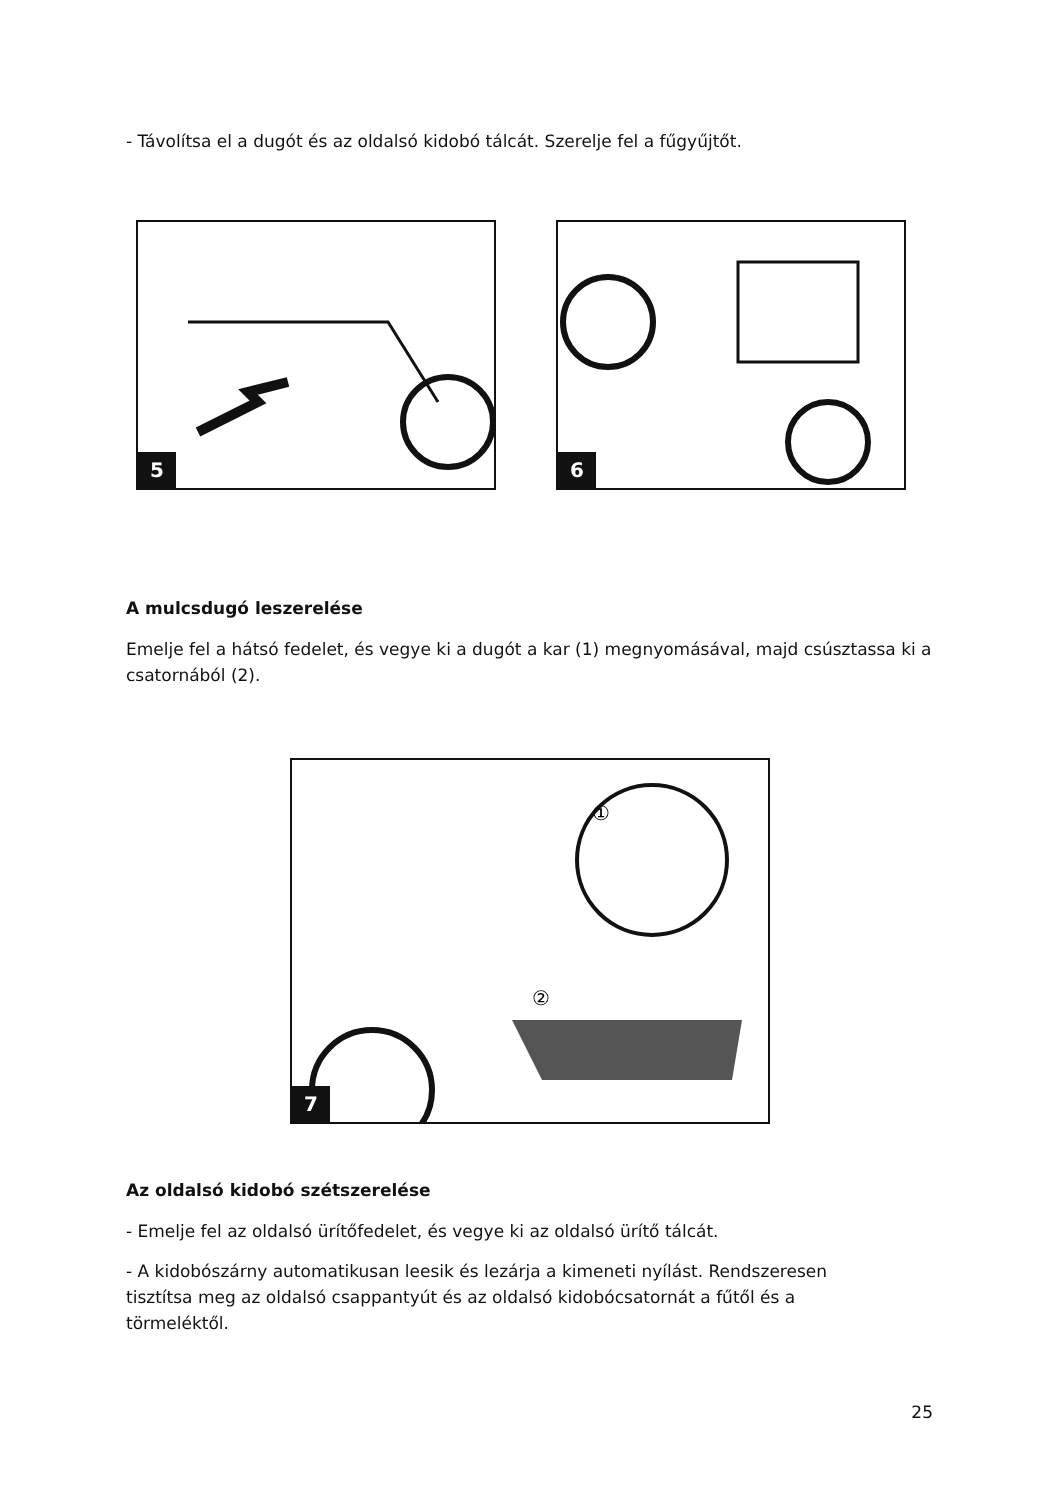- Távolítsa el a dugót és az oldalsó kidobó tálcát. Szerelje fel a fűgyűjtőt.
5
6
A mulcsdugó leszerelése
Emelje fel a hátsó fedelet, és vegye ki a dugót a kar (1) megnyomásával, majd csúsztassa ki a csatornából (2).
②
①
7
Az oldalsó kidobó szétszerelése
- Emelje fel az oldalsó ürítőfedelet, és vegye ki az oldalsó ürítő tálcát.
- A kidobószárny automatikusan leesik és lezárja a kimeneti nyílást. Rendszeresen
tisztítsa meg az oldalsó csappantyút és az oldalsó kidobócsatornát a fűtől és a
törmeléktől.
25